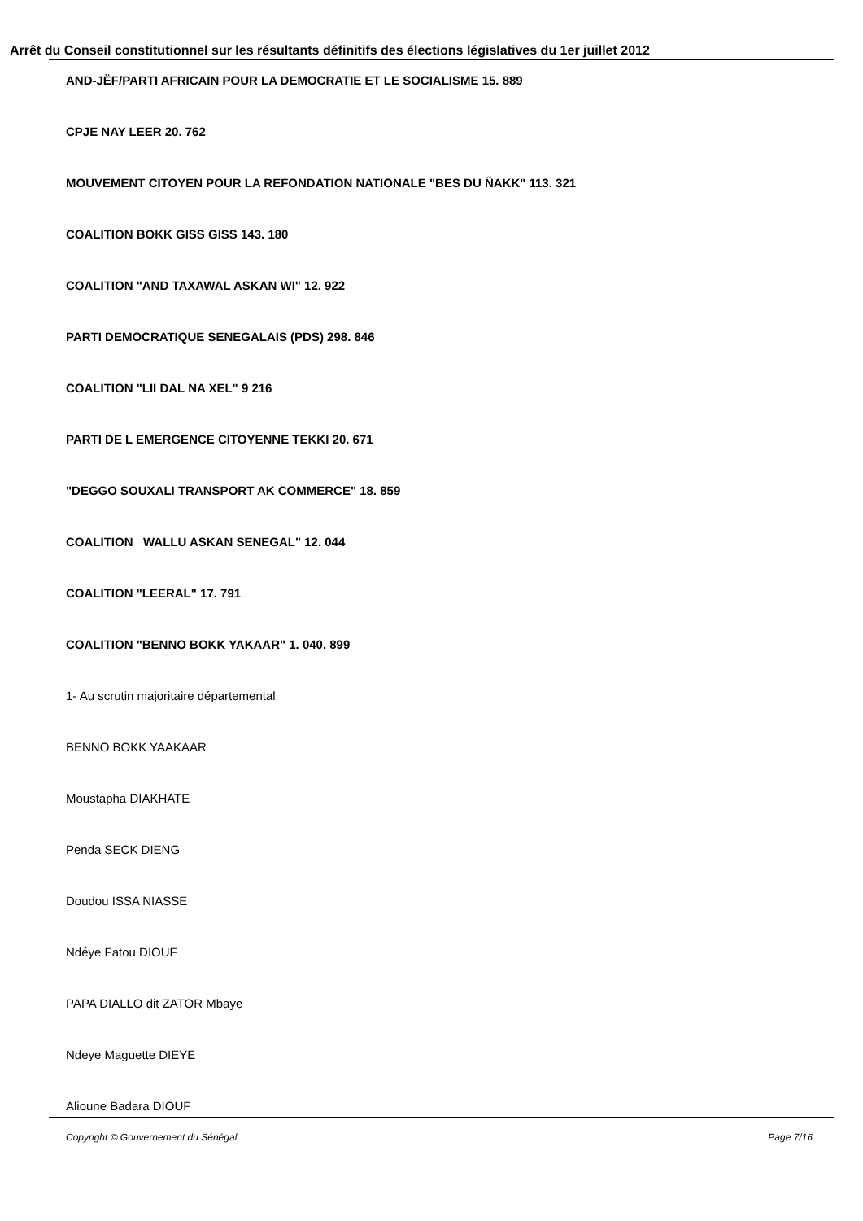Arrêt du Conseil constitutionnel sur les résultants définitifs des élections législatives du 1er juillet 2012
AND-JËF/PARTI AFRICAIN POUR LA DEMOCRATIE ET LE SOCIALISME 15. 889
CPJE NAY LEER 20. 762
MOUVEMENT CITOYEN POUR LA REFONDATION NATIONALE "BES DU ÑAKK" 113. 321
COALITION BOKK GISS GISS 143. 180
COALITION "AND TAXAWAL ASKAN WI" 12. 922
PARTI DEMOCRATIQUE SENEGALAIS (PDS) 298. 846
COALITION "LII DAL NA XEL" 9 216
PARTI DE L EMERGENCE CITOYENNE TEKKI 20. 671
"DEGGO SOUXALI TRANSPORT AK COMMERCE" 18. 859
COALITION WALLU ASKAN SENEGAL" 12. 044
COALITION "LEERAL" 17. 791
COALITION "BENNO BOKK YAKAAR" 1. 040. 899
1- Au scrutin majoritaire départemental
BENNO BOKK YAAKAAR
Moustapha DIAKHATE
Penda SECK DIENG
Doudou ISSA NIASSE
Ndéye Fatou DIOUF
PAPA DIALLO dit ZATOR Mbaye
Ndeye Maguette DIEYE
Alioune Badara DIOUF
Copyright © Gouvernement du Sénégal Page 7/16